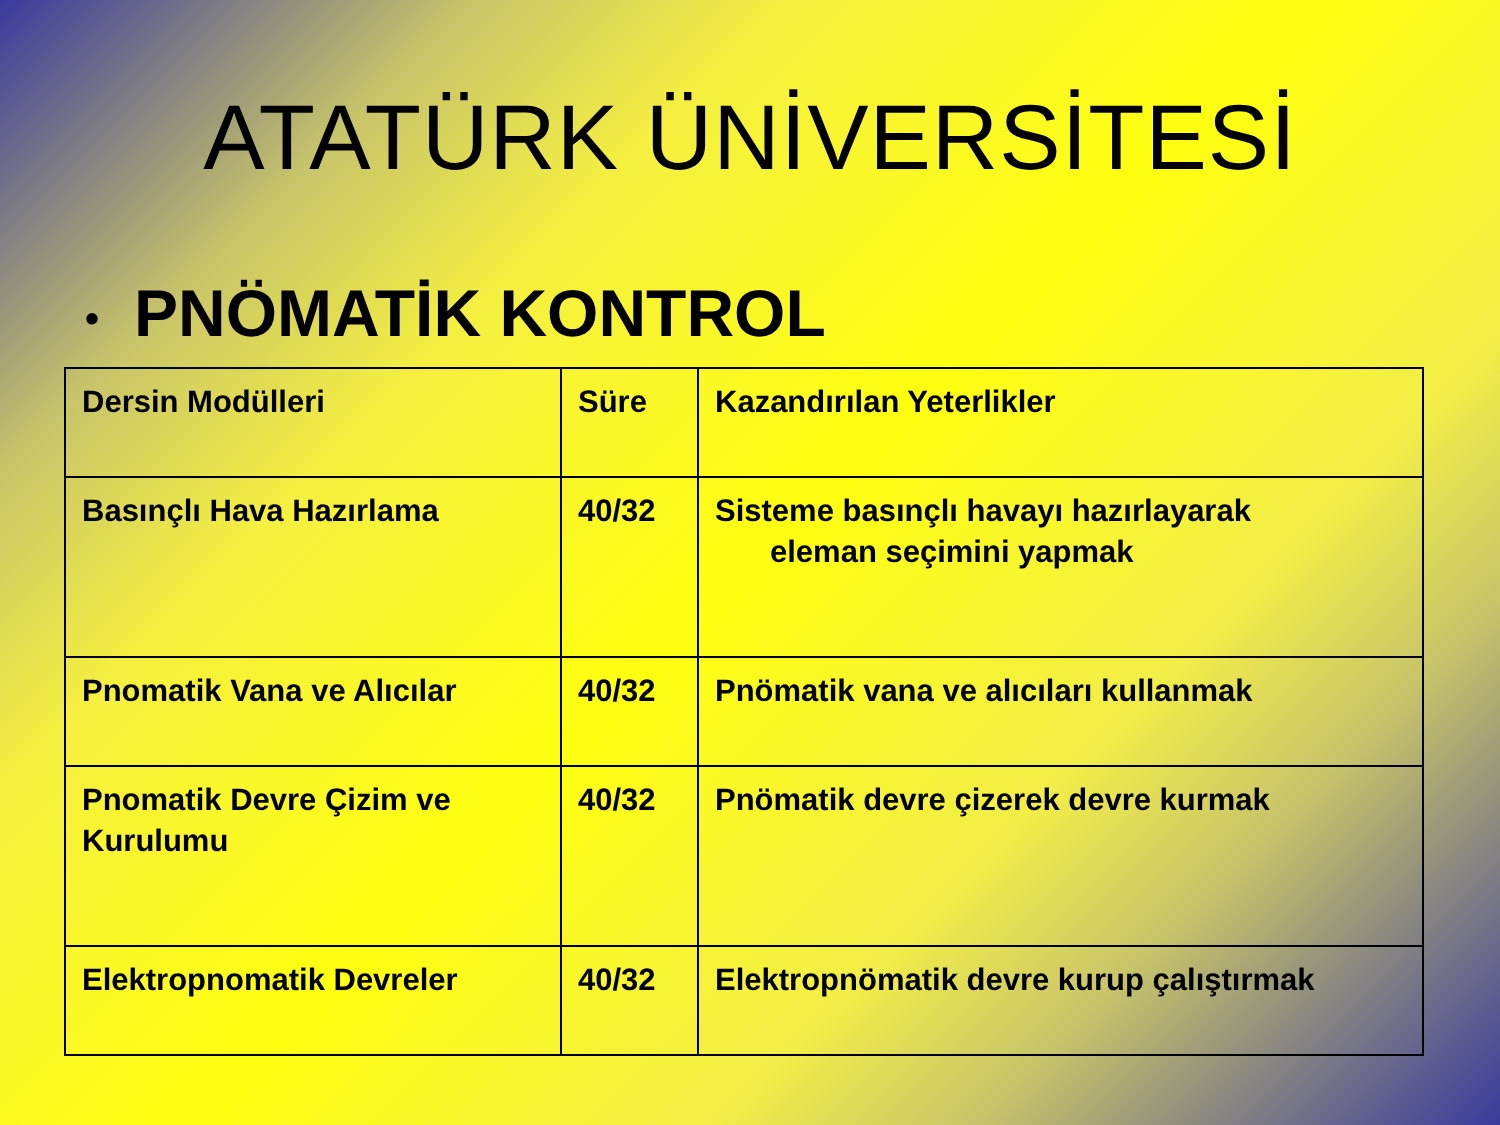ATATÜRK ÜNİVERSİTESİ
• PNÖMATİK KONTROL
| Dersin Modülleri | Süre | Kazandırılan Yeterlikler |
| Basınçlı Hava Hazırlama | 40/32 | Sisteme basınçlı havayı hazırlayarak eleman seçimini yapmak |
| Pnomatik Vana ve Alıcılar | 40/32 | Pnömatik vana ve alıcıları kullanmak |
| Pnomatik Devre Çizim ve Kurulumu | 40/32 | Pnömatik devre çizerek devre kurmak |
| Elektropnomatik Devreler | 40/32 | Elektropnömatik devre kurup çalıştırmak |